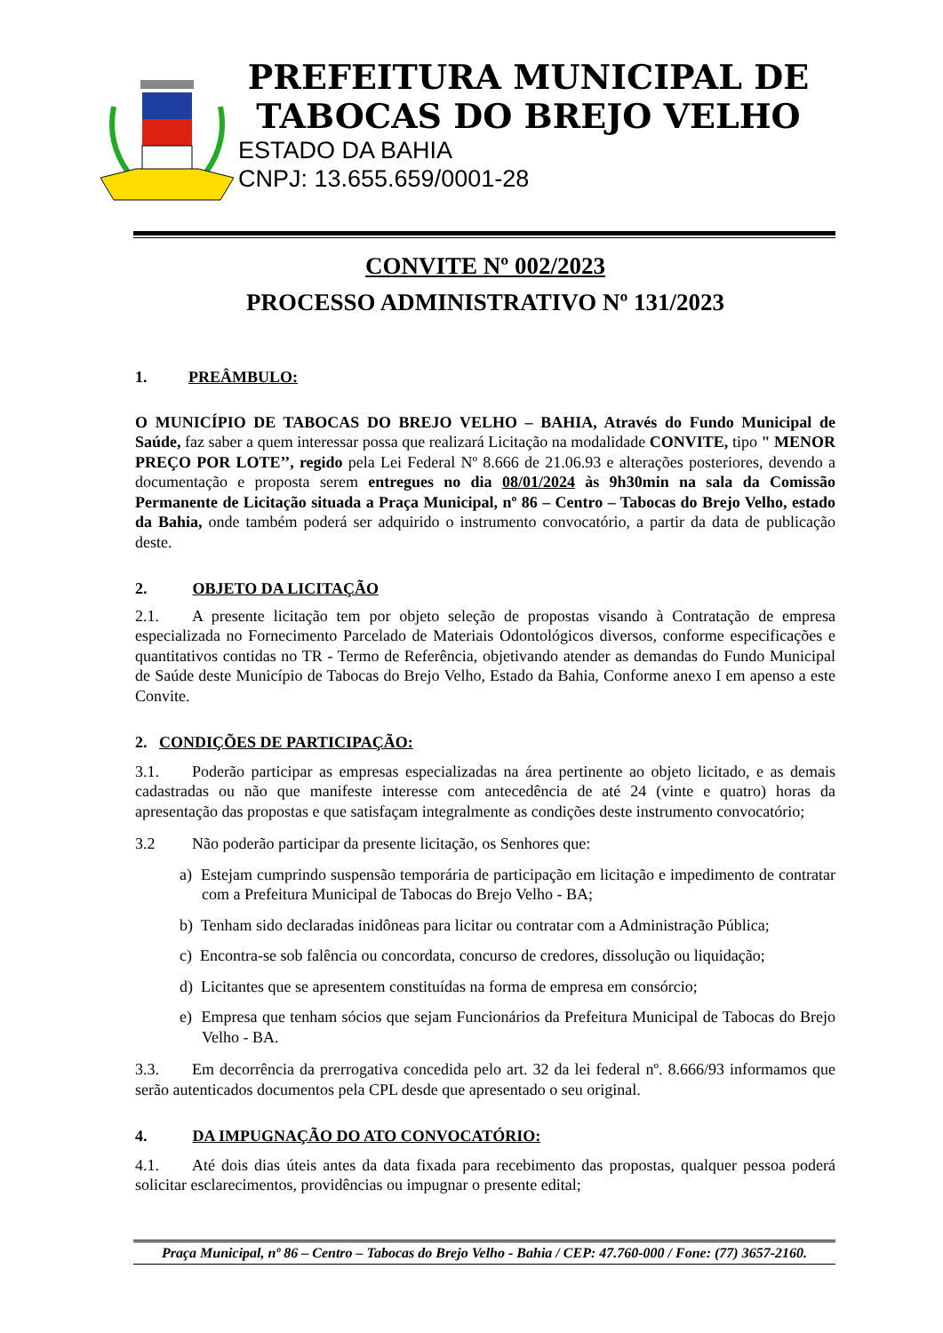PREFEITURA MUNICIPAL DE
TABOCAS DO BREJO VELHO
ESTADO DA BAHIA
CNPJ: 13.655.659/0001-28
CONVITE Nº 002/2023
PROCESSO ADMINISTRATIVO Nº 131/2023
1. PREÂMBULO:
O MUNICÍPIO DE TABOCAS DO BREJO VELHO – BAHIA, Através do Fundo Municipal de Saúde, faz saber a quem interessar possa que realizará Licitação na modalidade CONVITE, tipo " MENOR PREÇO POR LOTE’’, regido pela Lei Federal Nº 8.666 de 21.06.93 e alterações posteriores, devendo a documentação e proposta serem entregues no dia 08/01/2024 às 9h30min na sala da Comissão Permanente de Licitação situada a Praça Municipal, nº 86 – Centro – Tabocas do Brejo Velho, estado da Bahia, onde também poderá ser adquirido o instrumento convocatório, a partir da data de publicação deste.
2. OBJETO DA LICITAÇÃO
2.1. A presente licitação tem por objeto seleção de propostas visando à Contratação de empresa especializada no Fornecimento Parcelado de Materiais Odontológicos diversos, conforme especificações e quantitativos contidas no TR - Termo de Referência, objetivando atender as demandas do Fundo Municipal de Saúde deste Município de Tabocas do Brejo Velho, Estado da Bahia, Conforme anexo I em apenso a este Convite.
2. CONDIÇÕES DE PARTICIPAÇÃO:
3.1. Poderão participar as empresas especializadas na área pertinente ao objeto licitado, e as demais cadastradas ou não que manifeste interesse com antecedência de até 24 (vinte e quatro) horas da apresentação das propostas e que satisfaçam integralmente as condições deste instrumento convocatório;
3.2 Não poderão participar da presente licitação, os Senhores que:
a) Estejam cumprindo suspensão temporária de participação em licitação e impedimento de contratar com a Prefeitura Municipal de Tabocas do Brejo Velho - BA;
b) Tenham sido declaradas inidôneas para licitar ou contratar com a Administração Pública;
c) Encontra-se sob falência ou concordata, concurso de credores, dissolução ou liquidação;
d) Licitantes que se apresentem constituídas na forma de empresa em consórcio;
e) Empresa que tenham sócios que sejam Funcionários da Prefeitura Municipal de Tabocas do Brejo Velho - BA.
3.3. Em decorrência da prerrogativa concedida pelo art. 32 da lei federal nº. 8.666/93 informamos que serão autenticados documentos pela CPL desde que apresentado o seu original.
4. DA IMPUGNAÇÃO DO ATO CONVOCATÓRIO:
4.1. Até dois dias úteis antes da data fixada para recebimento das propostas, qualquer pessoa poderá solicitar esclarecimentos, providências ou impugnar o presente edital;
Praça Municipal, nº 86 – Centro – Tabocas do Brejo Velho - Bahia / CEP: 47.760-000 / Fone: (77) 3657-2160.